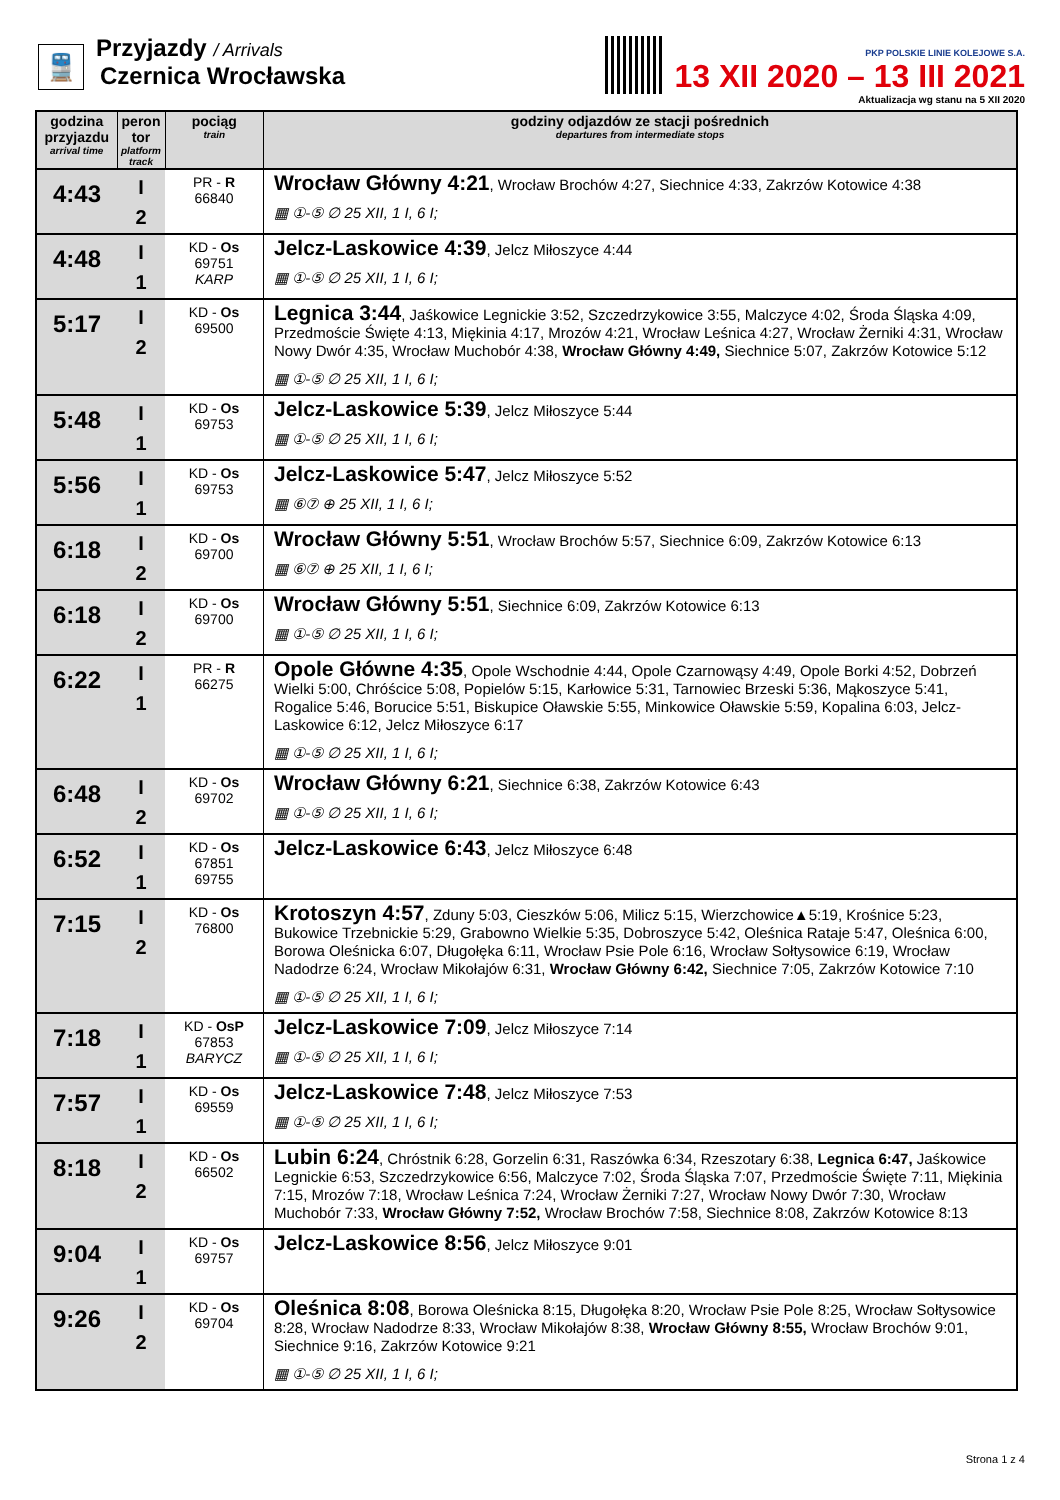🚆
Przyjazdy / Arrivals
Czernica Wrocławska
PKP POLSKIE LINIE KOLEJOWE S.A.
13 XII 2020 – 13 III 2021
Aktualizacja wg stanu na 5 XII 2020
| godzina przyjazdu arrival time | peron tor platform track | pociąg train | godziny odjazdów ze stacji pośrednich departures from intermediate stops |
| --- | --- | --- | --- |
| 4:43 | I 2 | PR - R 66840 | Wrocław Główny 4:21 , Wrocław Brochów 4:27, Siechnice 4:33, Zakrzów Kotowice 4:38 ▦ ①-⑤ ∅ 25 XII, 1 I, 6 I; |
| 4:48 | I 1 | KD - Os 69751 KARP | Jelcz-Laskowice 4:39 , Jelcz Miłoszyce 4:44 ▦ ①-⑤ ∅ 25 XII, 1 I, 6 I; |
| 5:17 | I 2 | KD - Os 69500 | Legnica 3:44 , Jaśkowice Legnickie 3:52, Szczedrzykowice 3:55, Malczyce 4:02, Środa Śląska 4:09, Przedmoście Święte 4:13, Miękinia 4:17, Mrozów 4:21, Wrocław Leśnica 4:27, Wrocław Żerniki 4:31, Wrocław Nowy Dwór 4:35, Wrocław Muchobór 4:38, Wrocław Główny 4:49, Siechnice 5:07, Zakrzów Kotowice 5:12 ▦ ①-⑤ ∅ 25 XII, 1 I, 6 I; |
| 5:48 | I 1 | KD - Os 69753 | Jelcz-Laskowice 5:39 , Jelcz Miłoszyce 5:44 ▦ ①-⑤ ∅ 25 XII, 1 I, 6 I; |
| 5:56 | I 1 | KD - Os 69753 | Jelcz-Laskowice 5:47 , Jelcz Miłoszyce 5:52 ▦ ⑥⑦ ⊕ 25 XII, 1 I, 6 I; |
| 6:18 | I 2 | KD - Os 69700 | Wrocław Główny 5:51 , Wrocław Brochów 5:57, Siechnice 6:09, Zakrzów Kotowice 6:13 ▦ ⑥⑦ ⊕ 25 XII, 1 I, 6 I; |
| 6:18 | I 2 | KD - Os 69700 | Wrocław Główny 5:51 , Siechnice 6:09, Zakrzów Kotowice 6:13 ▦ ①-⑤ ∅ 25 XII, 1 I, 6 I; |
| 6:22 | I 1 | PR - R 66275 | Opole Główne 4:35 , Opole Wschodnie 4:44, Opole Czarnowąsy 4:49, Opole Borki 4:52, Dobrzeń Wielki 5:00, Chróścice 5:08, Popielów 5:15, Karłowice 5:31, Tarnowiec Brzeski 5:36, Mąkoszyce 5:41, Rogalice 5:46, Borucice 5:51, Biskupice Oławskie 5:55, Minkowice Oławskie 5:59, Kopalina 6:03, Jelcz-Laskowice 6:12, Jelcz Miłoszyce 6:17 ▦ ①-⑤ ∅ 25 XII, 1 I, 6 I; |
| 6:48 | I 2 | KD - Os 69702 | Wrocław Główny 6:21 , Siechnice 6:38, Zakrzów Kotowice 6:43 ▦ ①-⑤ ∅ 25 XII, 1 I, 6 I; |
| 6:52 | I 1 | KD - Os 67851 69755 | Jelcz-Laskowice 6:43 , Jelcz Miłoszyce 6:48 |
| 7:15 | I 2 | KD - Os 76800 | Krotoszyn 4:57 , Zduny 5:03, Cieszków 5:06, Milicz 5:15, Wierzchowice▲5:19, Krośnice 5:23, Bukowice Trzebnickie 5:29, Grabowno Wielkie 5:35, Dobroszyce 5:42, Oleśnica Rataje 5:47, Oleśnica 6:00, Borowa Oleśnicka 6:07, Długołęka 6:11, Wrocław Psie Pole 6:16, Wrocław Sołtysowice 6:19, Wrocław Nadodrze 6:24, Wrocław Mikołajów 6:31, Wrocław Główny 6:42, Siechnice 7:05, Zakrzów Kotowice 7:10 ▦ ①-⑤ ∅ 25 XII, 1 I, 6 I; |
| 7:18 | I 1 | KD - OsP 67853 BARYCZ | Jelcz-Laskowice 7:09 , Jelcz Miłoszyce 7:14 ▦ ①-⑤ ∅ 25 XII, 1 I, 6 I; |
| 7:57 | I 1 | KD - Os 69559 | Jelcz-Laskowice 7:48 , Jelcz Miłoszyce 7:53 ▦ ①-⑤ ∅ 25 XII, 1 I, 6 I; |
| 8:18 | I 2 | KD - Os 66502 | Lubin 6:24 , Chróstnik 6:28, Gorzelin 6:31, Raszówka 6:34, Rzeszotary 6:38, Legnica 6:47, Jaśkowice Legnickie 6:53, Szczedrzykowice 6:56, Malczyce 7:02, Środa Śląska 7:07, Przedmoście Święte 7:11, Miękinia 7:15, Mrozów 7:18, Wrocław Leśnica 7:24, Wrocław Żerniki 7:27, Wrocław Nowy Dwór 7:30, Wrocław Muchobór 7:33, Wrocław Główny 7:52, Wrocław Brochów 7:58, Siechnice 8:08, Zakrzów Kotowice 8:13 |
| 9:04 | I 1 | KD - Os 69757 | Jelcz-Laskowice 8:56 , Jelcz Miłoszyce 9:01 |
| 9:26 | I 2 | KD - Os 69704 | Oleśnica 8:08 , Borowa Oleśnicka 8:15, Długołęka 8:20, Wrocław Psie Pole 8:25, Wrocław Sołtysowice 8:28, Wrocław Nadodrze 8:33, Wrocław Mikołajów 8:38, Wrocław Główny 8:55, Wrocław Brochów 9:01, Siechnice 9:16, Zakrzów Kotowice 9:21 ▦ ①-⑤ ∅ 25 XII, 1 I, 6 I; |
Strona 1 z 4